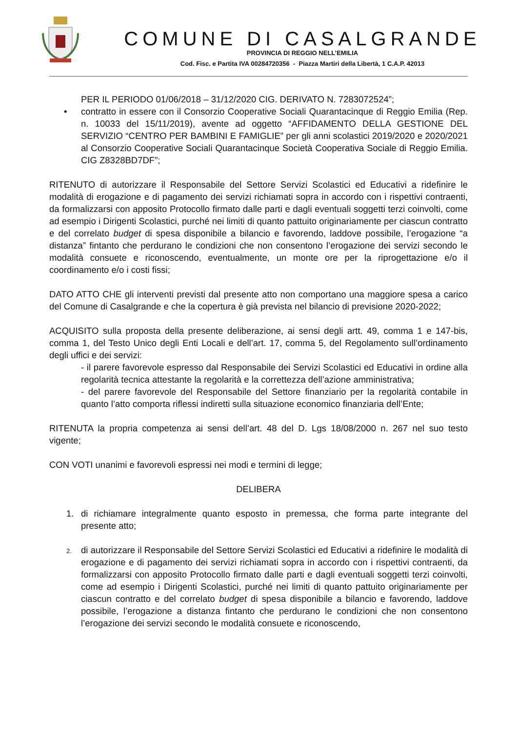COMUNE DI CASALGRANDE
PROVINCIA DI REGGIO NELL’EMILIA
Cod. Fisc. e Partita IVA 00284720356 - Piazza Martiri della Libertà, 1 C.A.P. 42013
PER IL PERIODO 01/06/2018 – 31/12/2020 CIG. DERIVATO N. 7283072524”;
• contratto in essere con il Consorzio Cooperative Sociali Quarantacinque di Reggio Emilia (Rep. n. 10033 del 15/11/2019), avente ad oggetto “AFFIDAMENTO DELLA GESTIONE DEL SERVIZIO “CENTRO PER BAMBINI E FAMIGLIE” per gli anni scolastici 2019/2020 e 2020/2021 al Consorzio Cooperative Sociali Quarantacinque Società Cooperativa Sociale di Reggio Emilia. CIG Z8328BD7DF”;
RITENUTO di autorizzare il Responsabile del Settore Servizi Scolastici ed Educativi a ridefinire le modalità di erogazione e di pagamento dei servizi richiamati sopra in accordo con i rispettivi contraenti, da formalizzarsi con apposito Protocollo firmato dalle parti e dagli eventuali soggetti terzi coinvolti, come ad esempio i Dirigenti Scolastici, purché nei limiti di quanto pattuito originariamente per ciascun contratto e del correlato budget di spesa disponibile a bilancio e favorendo, laddove possibile, l’erogazione “a distanza” fintanto che perdurano le condizioni che non consentono l’erogazione dei servizi secondo le modalità consuete e riconoscendo, eventualmente, un monte ore per la riprogettazione e/o il coordinamento e/o i costi fissi;
DATO ATTO CHE gli interventi previsti dal presente atto non comportano una maggiore spesa a carico del Comune di Casalgrande e che la copertura è già prevista nel bilancio di previsione 2020-2022;
ACQUISITO sulla proposta della presente deliberazione, ai sensi degli artt. 49, comma 1 e 147-bis, comma 1, del Testo Unico degli Enti Locali e dell’art. 17, comma 5, del Regolamento sull’ordinamento degli uffici e dei servizi:
- il parere favorevole espresso dal Responsabile dei Servizi Scolastici ed Educativi in ordine alla regolarità tecnica attestante la regolarità e la correttezza dell’azione amministrativa;
- del parere favorevole del Responsabile del Settore finanziario per la regolarità contabile in quanto l’atto comporta riflessi indiretti sulla situazione economico finanziaria dell’Ente;
RITENUTA la propria competenza ai sensi dell’art. 48 del D. Lgs 18/08/2000 n. 267 nel suo testo vigente;
CON VOTI unanimi e favorevoli espressi nei modi e termini di legge;
DELIBERA
1. di richiamare integralmente quanto esposto in premessa, che forma parte integrante del presente atto;
2.
di autorizzare il Responsabile del Settore Servizi Scolastici ed Educativi a ridefinire le modalità di erogazione e di pagamento dei servizi richiamati sopra in accordo con i rispettivi contraenti, da formalizzarsi con apposito Protocollo firmato dalle parti e dagli eventuali soggetti terzi coinvolti, come ad esempio i Dirigenti Scolastici, purché nei limiti di quanto pattuito originariamente per ciascun contratto e del correlato budget di spesa disponibile a bilancio e favorendo, laddove possibile, l’erogazione a distanza fintanto che perdurano le condizioni che non consentono l’erogazione dei servizi secondo le modalità consuete e riconoscendo,